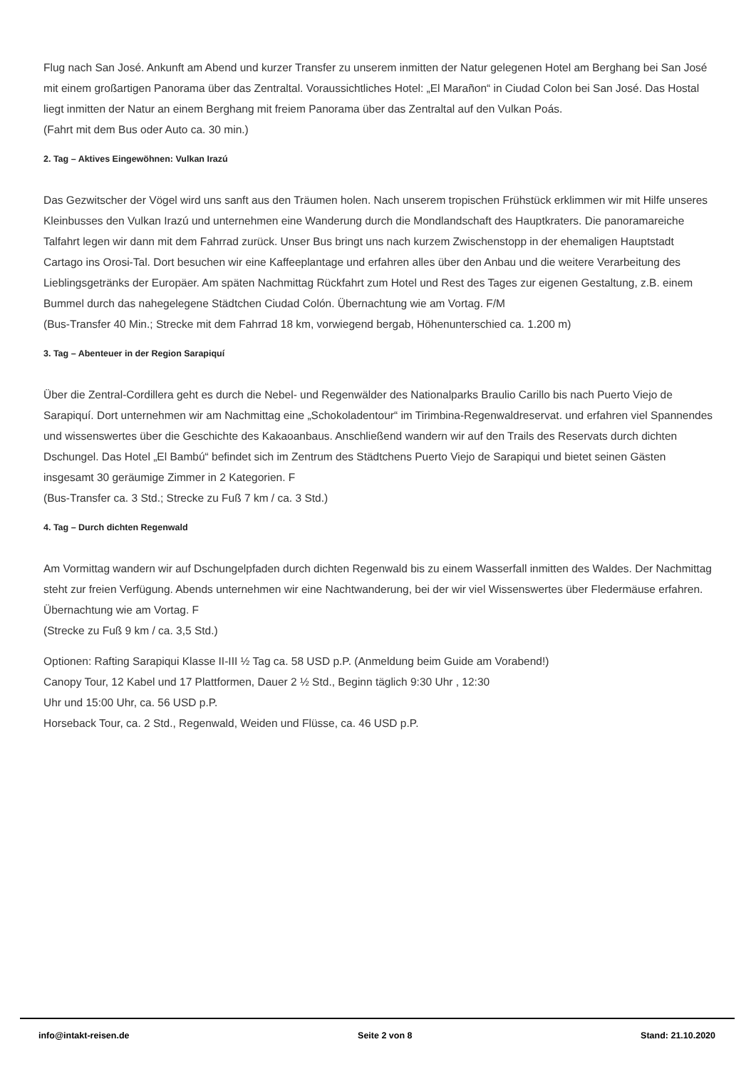Flug nach San José. Ankunft am Abend und kurzer Transfer zu unserem inmitten der Natur gelegenen Hotel am Berghang bei San José mit einem großartigen Panorama über das Zentraltal. Voraussichtliches Hotel: „El Marañon“ in Ciudad Colon bei San José. Das Hostal liegt inmitten der Natur an einem Berghang mit freiem Panorama über das Zentraltal auf den Vulkan Poás.
(Fahrt mit dem Bus oder Auto ca. 30 min.)
2. Tag – Aktives Eingewöhnen: Vulkan Irazú
Das Gezwitscher der Vögel wird uns sanft aus den Träumen holen. Nach unserem tropischen Frühstück erklimmen wir mit Hilfe unseres Kleinbusses den Vulkan Irazú und unternehmen eine Wanderung durch die Mondlandschaft des Hauptkraters. Die panoramareiche Talfahrt legen wir dann mit dem Fahrrad zurück. Unser Bus bringt uns nach kurzem Zwischenstopp in der ehemaligen Hauptstadt Cartago ins Orosi-Tal. Dort besuchen wir eine Kaffeeplantage und erfahren alles über den Anbau und die weitere Verarbeitung des Lieblingsgetränks der Europäer. Am späten Nachmittag Rückfahrt zum Hotel und Rest des Tages zur eigenen Gestaltung, z.B. einem Bummel durch das nahegelegene Städtchen Ciudad Colón. Übernachtung wie am Vortag. F/M
(Bus-Transfer 40 Min.; Strecke mit dem Fahrrad 18 km, vorwiegend bergab, Höhenunterschied ca. 1.200 m)
3. Tag – Abenteuer in der Region Sarapiquí
Über die Zentral-Cordillera geht es durch die Nebel- und Regenwälder des Nationalparks Braulio Carillo bis nach Puerto Viejo de Sarapiquí. Dort unternehmen wir am Nachmittag eine „Schokoladentour“ im Tirimbina-Regenwaldreservat. und erfahren viel Spannendes und wissenswertes über die Geschichte des Kakaoanbaus. Anschließend wandern wir auf den Trails des Reservats durch dichten Dschungel. Das Hotel „El Bambú“ befindet sich im Zentrum des Städtchens Puerto Viejo de Sarapiqui und bietet seinen Gästen insgesamt 30 geräumige Zimmer in 2 Kategorien. F
(Bus-Transfer ca. 3 Std.; Strecke zu Fuß 7 km / ca. 3 Std.)
4. Tag – Durch dichten Regenwald
Am Vormittag wandern wir auf Dschungelpfaden durch dichten Regenwald bis zu einem Wasserfall inmitten des Waldes. Der Nachmittag steht zur freien Verfügung. Abends unternehmen wir eine Nachtwanderung, bei der wir viel Wissenswertes über Fledermäuse erfahren. Übernachtung wie am Vortag. F
(Strecke zu Fuß 9 km / ca. 3,5 Std.)
Optionen: Rafting Sarapiqui Klasse II-III ½ Tag ca. 58 USD p.P. (Anmeldung beim Guide am Vorabend!)
Canopy Tour, 12 Kabel und 17 Plattformen, Dauer 2 ½ Std., Beginn täglich 9:30 Uhr , 12:30
Uhr und 15:00 Uhr, ca. 56 USD p.P.
Horseback Tour, ca. 2 Std., Regenwald, Weiden und Flüsse, ca. 46 USD p.P.
info@intakt-reisen.de Seite 2 von 8 Stand: 21.10.2020